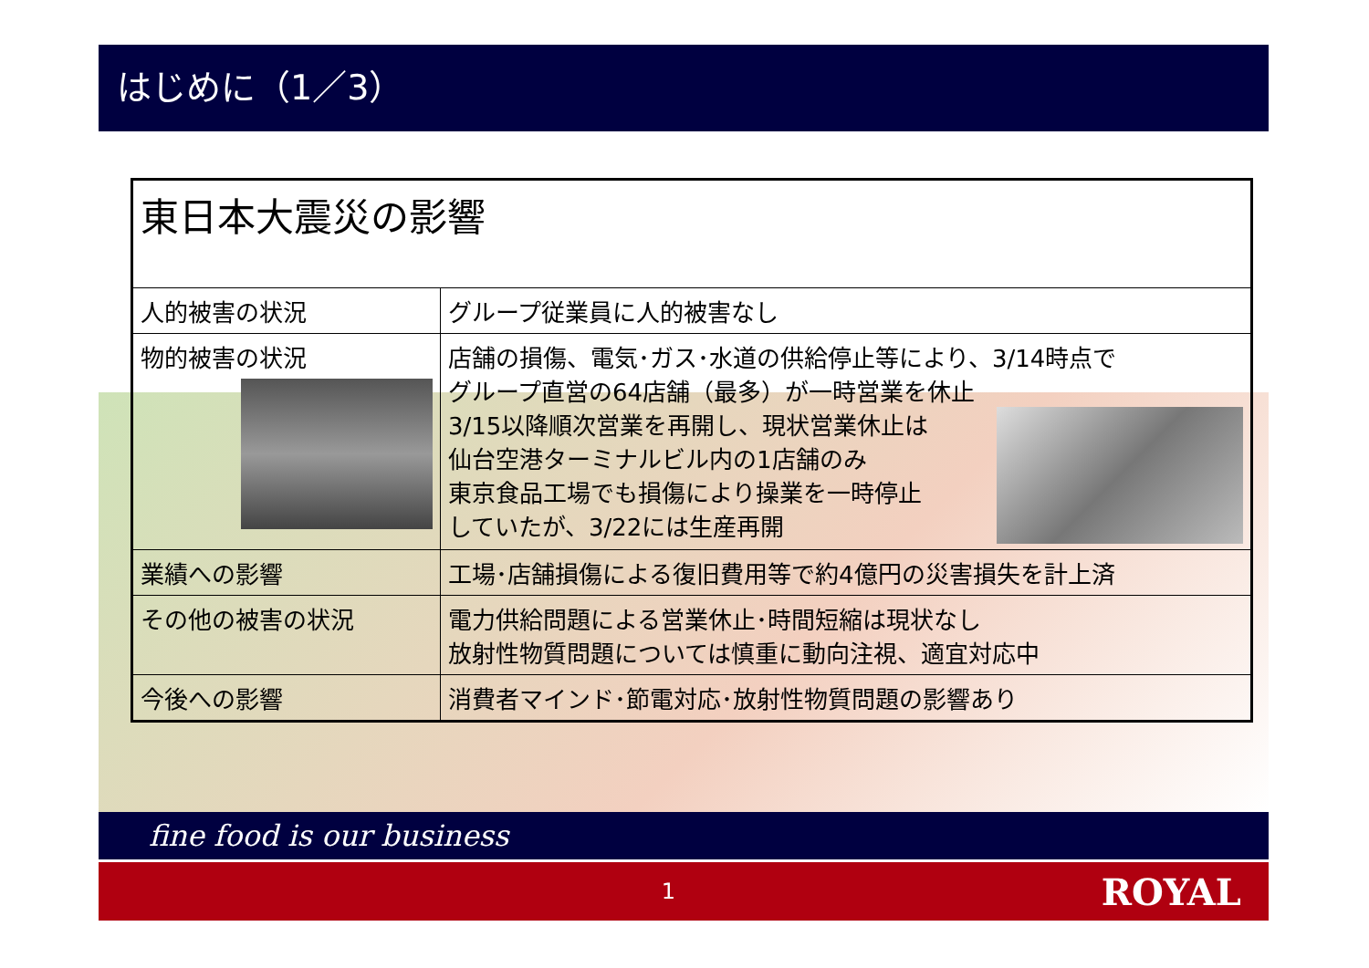はじめに（1／3）
| 東日本大震災の影響 | |
| 人的被害の状況 | グループ従業員に人的被害なし |
| 物的被害の状況 | 店舗の損傷、電気･ガス･水道の供給停止等により、3/14時点で グループ直営の64店舗（最多）が一時営業を休止 3/15以降順次営業を再開し、現状営業休止は 仙台空港ターミナルビル内の1店舗のみ 東京食品工場でも損傷により操業を一時停止 していたが、3/22には生産再開 |
| 業績への影響 | 工場･店舗損傷による復旧費用等で約4億円の災害損失を計上済 |
| その他の被害の状況 | 電力供給問題による営業休止･時間短縮は現状なし 放射性物質問題については慎重に動向注視、適宜対応中 |
| 今後への影響 | 消費者マインド･節電対応･放射性物質問題の影響あり |
fine food is our business
1 ROYAL